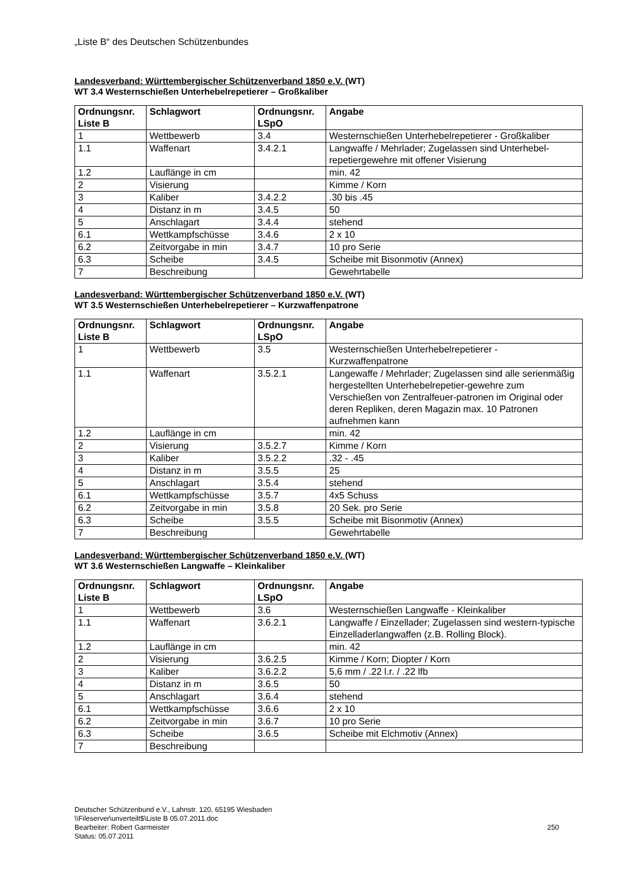„Liste B“ des Deutschen Schützenbundes
Landesverband: Württembergischer Schützenverband 1850 e.V. (WT)
WT 3.4 Westernschießen Unterhebelrepetierer – Großkaliber
| Ordnungsnr. Liste B | Schlagwort | Ordnungsnr. LSpO | Angabe |
| --- | --- | --- | --- |
| 1 | Wettbewerb | 3.4 | Westernschießen Unterhebelrepetierer - Großkaliber |
| 1.1 | Waffenart | 3.4.2.1 | Langwaffe / Mehrlader; Zugelassen sind Unterhebel-repetiergewehre mit offener Visierung |
| 1.2 | Lauflänge in cm | | min. 42 |
| 2 | Visierung | | Kimme / Korn |
| 3 | Kaliber | 3.4.2.2 | .30 bis .45 |
| 4 | Distanz in m | 3.4.5 | 50 |
| 5 | Anschlagart | 3.4.4 | stehend |
| 6.1 | Wettkampfschüsse | 3.4.6 | 2 x 10 |
| 6.2 | Zeitvorgabe in min | 3.4.7 | 10 pro Serie |
| 6.3 | Scheibe | 3.4.5 | Scheibe mit Bisonmotiv (Annex) |
| 7 | Beschreibung | | Gewehrtabelle |
Landesverband: Württembergischer Schützenverband 1850 e.V. (WT)
WT 3.5 Westernschießen Unterhebelrepetierer – Kurzwaffenpatrone
| Ordnungsnr. Liste B | Schlagwort | Ordnungsnr. LSpO | Angabe |
| --- | --- | --- | --- |
| 1 | Wettbewerb | 3.5 | Westernschießen Unterhebelrepetierer - Kurzwaffenpatrone |
| 1.1 | Waffenart | 3.5.2.1 | Langewaffe / Mehrlader; Zugelassen sind alle serienmäßig hergestellten Unterhebelrepetier-gewehre zum Verschießen von Zentralfeuer-patronen im Original oder deren Repliken, deren Magazin max. 10 Patronen aufnehmen kann |
| 1.2 | Lauflänge in cm | | min. 42 |
| 2 | Visierung | 3.5.2.7 | Kimme / Korn |
| 3 | Kaliber | 3.5.2.2 | .32 - .45 |
| 4 | Distanz in m | 3.5.5 | 25 |
| 5 | Anschlagart | 3.5.4 | stehend |
| 6.1 | Wettkampfschüsse | 3.5.7 | 4x5 Schuss |
| 6.2 | Zeitvorgabe in min | 3.5.8 | 20 Sek. pro Serie |
| 6.3 | Scheibe | 3.5.5 | Scheibe mit Bisonmotiv (Annex) |
| 7 | Beschreibung | | Gewehrtabelle |
Landesverband: Württembergischer Schützenverband 1850 e.V. (WT)
WT 3.6 Westernschießen Langwaffe – Kleinkaliber
| Ordnungsnr. Liste B | Schlagwort | Ordnungsnr. LSpO | Angabe |
| --- | --- | --- | --- |
| 1 | Wettbewerb | 3.6 | Westernschießen Langwaffe - Kleinkaliber |
| 1.1 | Waffenart | 3.6.2.1 | Langwaffe / Einzellader; Zugelassen sind western-typische Einzelladerlangwaffen (z.B. Rolling Block). |
| 1.2 | Lauflänge in cm | | min. 42 |
| 2 | Visierung | 3.6.2.5 | Kimme / Korn; Diopter / Korn |
| 3 | Kaliber | 3.6.2.2 | 5,6 mm / .22 l.r. / .22 lfb |
| 4 | Distanz in m | 3.6.5 | 50 |
| 5 | Anschlagart | 3.6.4 | stehend |
| 6.1 | Wettkampfschüsse | 3.6.6 | 2 x 10 |
| 6.2 | Zeitvorgabe in min | 3.6.7 | 10 pro Serie |
| 6.3 | Scheibe | 3.6.5 | Scheibe mit Elchmotiv (Annex) |
| 7 | Beschreibung | | |
Deutscher Schützenbund e.V., Lahnstr. 120, 65195 Wiesbaden
\\Fileserver\unverteilt$\Liste B 05.07.2011.doc
Bearbeiter: Robert Garmeister
Status: 05.07.2011
250